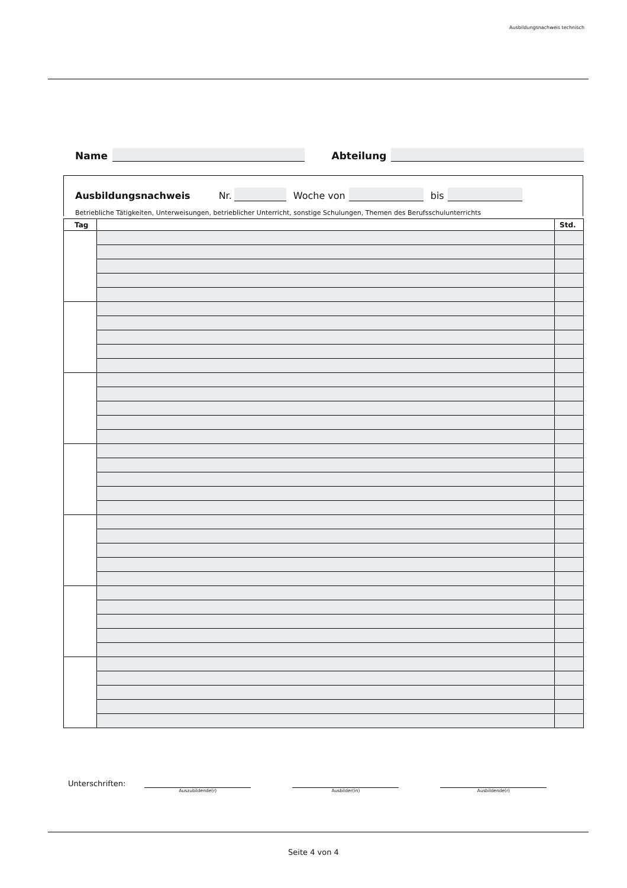Ausbildungsnachweis technisch
Name Abteilung
Ausbildungsnachweis Nr. Woche von bis
Betriebliche Tätigkeiten, Unterweisungen, betrieblicher Unterricht, sonstige Schulungen, Themen des Berufsschulunterrichts
| Tag | | Std. |
| --- | --- | --- |
Unterschriften:
Auszubildende(r) Ausbilder(in) Ausbildende(r)
Seite 4 von 4